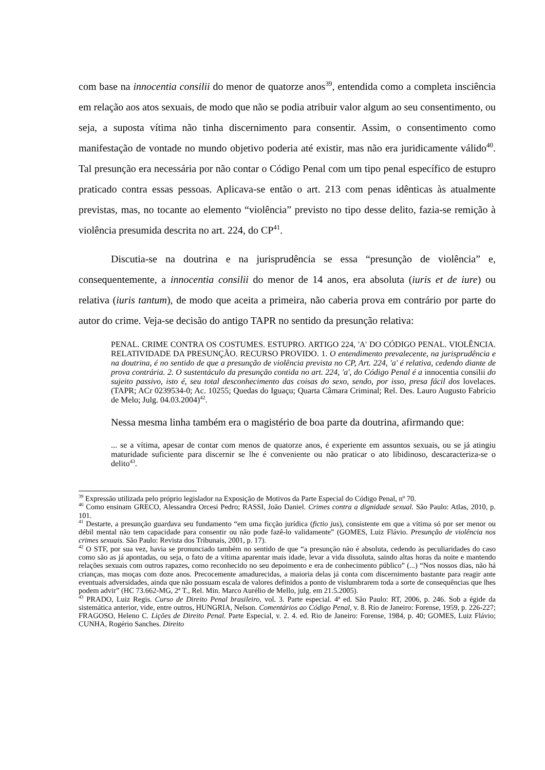com base na innocentia consilii do menor de quatorze anos<sup>39</sup>, entendida como a completa insciência em relação aos atos sexuais, de modo que não se podia atribuir valor algum ao seu consentimento, ou seja, a suposta vítima não tinha discernimento para consentir. Assim, o consentimento como manifestação de vontade no mundo objetivo poderia até existir, mas não era juridicamente válido<sup>40</sup>. Tal presunção era necessária por não contar o Código Penal com um tipo penal específico de estupro praticado contra essas pessoas. Aplicava-se então o art. 213 com penas idênticas às atualmente previstas, mas, no tocante ao elemento “violência” previsto no tipo desse delito, fazia-se remição à violência presumida descrita no art. 224, do CP<sup>41</sup>.
Discutia-se na doutrina e na jurisprudência se essa “presunção de violência” e, consequentemente, a innocentia consilii do menor de 14 anos, era absoluta (iuris et de iure) ou relativa (iuris tantum), de modo que aceita a primeira, não caberia prova em contrário por parte do autor do crime. Veja-se decisão do antigo TAPR no sentido da presunção relativa:
PENAL. CRIME CONTRA OS COSTUMES. ESTUPRO. ARTIGO 224, 'A' DO CÓDIGO PENAL. VIOLÊNCIA. RELATIVIDADE DA PRESUNÇÃO. RECURSO PROVIDO. 1. O entendimento prevalecente, na jurisprudência e na doutrina, é no sentido de que a presunção de violência prevista no CP, Art. 224, 'a' é relativa, cedendo diante de prova contrária. 2. O sustentáculo da presunção contida no art. 224, 'a', do Código Penal é a innocentia consilii do sujeito passivo, isto é, seu total desconhecimento das coisas do sexo, sendo, por isso, presa fácil dos lovelaces. (TAPR; ACr 0239534-0; Ac. 10255; Quedas do Iguaçu; Quarta Câmara Criminal; Rel. Des. Lauro Augusto Fabrício de Melo; Julg. 04.03.2004)<sup>42</sup>.
Nessa mesma linha também era o magistério de boa parte da doutrina, afirmando que:
... se a vítima, apesar de contar com menos de quatorze anos, é experiente em assuntos sexuais, ou se já atingiu maturidade suficiente para discernir se lhe é conveniente ou não praticar o ato libidinoso, descaracteriza-se o delito<sup>43</sup>.
<sup>39</sup> Expressão utilizada pelo próprio legislador na Exposição de Motivos da Parte Especial do Código Penal, nº 70.
<sup>40</sup> Como ensinam GRECO, Alessandra Orcesi Pedro; RASSI, João Daniel. Crimes contra a dignidade sexual. São Paulo: Atlas, 2010, p. 101.
<sup>41</sup> Destarte, a presunção guardava seu fundamento “em uma ficção jurídica (fictio jus), consistente em que a vítima só por ser menor ou débil mental não tem capacidade para consentir ou não pode fazê-lo validamente” (GOMES, Luiz Flávio. Presunção de violência nos crimes sexuais. São Paulo: Revista dos Tribunais, 2001, p. 17).
<sup>42</sup> O STF, por sua vez, havia se pronunciado também no sentido de que “a presunção não é absoluta, cedendo às peculiaridades do caso como são as já apontadas, ou seja, o fato de a vítima aparentar mais idade, levar a vida dissoluta, saindo altas horas da noite e mantendo relações sexuais com outros rapazes, como reconhecido no seu depoimento e era de conhecimento público” (...) “Nos nossos dias, não há crianças, mas moças com doze anos. Precocemente amadurecidas, a maioria delas já conta com discernimento bastante para reagir ante eventuais adversidades, ainda que não possuam escala de valores definidos a ponto de vislumbrarem toda a sorte de consequências que lhes podem advir” (HC 73.662-MG, 2ª T., Rel. Min. Marco Aurélio de Mello, julg. em 21.5.2005).
<sup>43</sup> PRADO, Luiz Regis. Curso de Direito Penal brasileiro, vol. 3. Parte especial. 4ª ed. São Paulo: RT, 2006, p. 246. Sob a égide da sistemática anterior, vide, entre outros, HUNGRIA, Nelson. Comentários ao Código Penal, v. 8. Rio de Janeiro: Forense, 1959, p. 226-227; FRAGOSO, Heleno C. Lições de Direito Penal. Parte Especial, v. 2. 4. ed. Rio de Janeiro: Forense, 1984, p. 40; GOMES, Luiz Flávio; CUNHA, Rogério Sanches. Direito